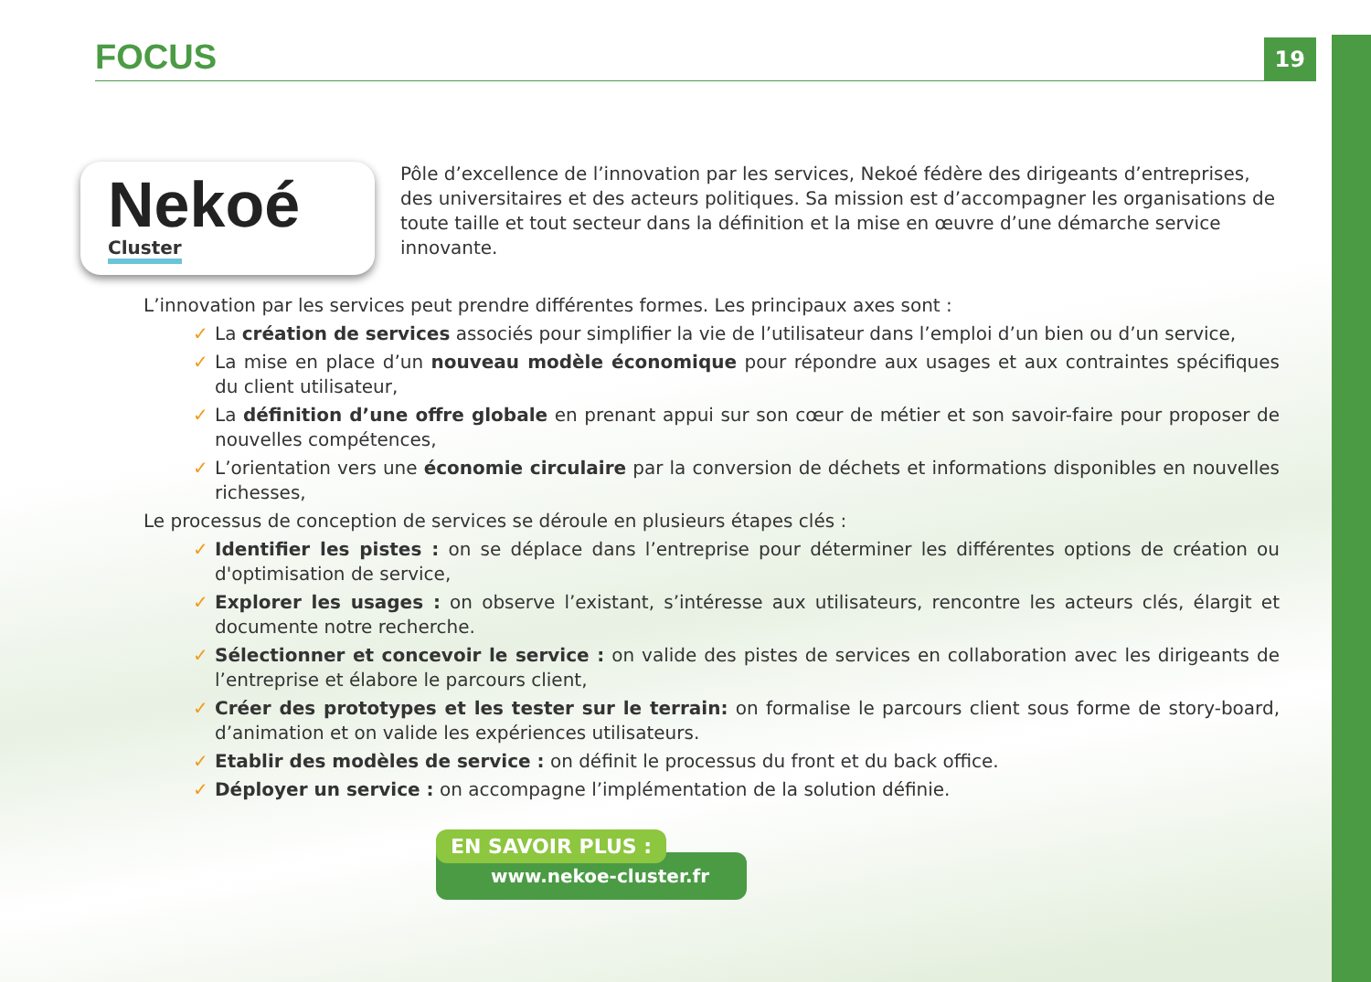FOCUS
19
Nekoé
Cluster
Pôle d’excellence de l’innovation par les services, Nekoé fédère des dirigeants d’entreprises, des universitaires et des acteurs politiques. Sa mission est d’accompagner les organisations de toute taille et tout secteur dans la définition et la mise en œuvre d’une démarche service innovante.
L’innovation par les services peut prendre différentes formes. Les principaux axes sont :
✓ La création de services associés pour simplifier la vie de l’utilisateur dans l’emploi d’un bien ou d’un service,
✓ La mise en place d’un nouveau modèle économique pour répondre aux usages et aux contraintes spécifiques du client utilisateur,
✓ La définition d’une offre globale en prenant appui sur son cœur de métier et son savoir-faire pour proposer de nouvelles compétences,
✓ L’orientation vers une économie circulaire par la conversion de déchets et informations disponibles en nouvelles richesses,
Le processus de conception de services se déroule en plusieurs étapes clés :
✓ Identifier les pistes : on se déplace dans l’entreprise pour déterminer les différentes options de création ou d'optimisation de service,
✓ Explorer les usages : on observe l’existant, s’intéresse aux utilisateurs, rencontre les acteurs clés, élargit et documente notre recherche.
✓ Sélectionner et concevoir le service : on valide des pistes de services en collaboration avec les dirigeants de l’entreprise et élabore le parcours client,
✓ Créer des prototypes et les tester sur le terrain: on formalise le parcours client sous forme de story-board, d’animation et on valide les expériences utilisateurs.
✓ Etablir des modèles de service : on définit le processus du front et du back office.
✓ Déployer un service : on accompagne l’implémentation de la solution définie.
EN SAVOIR PLUS :
www.nekoe-cluster.fr